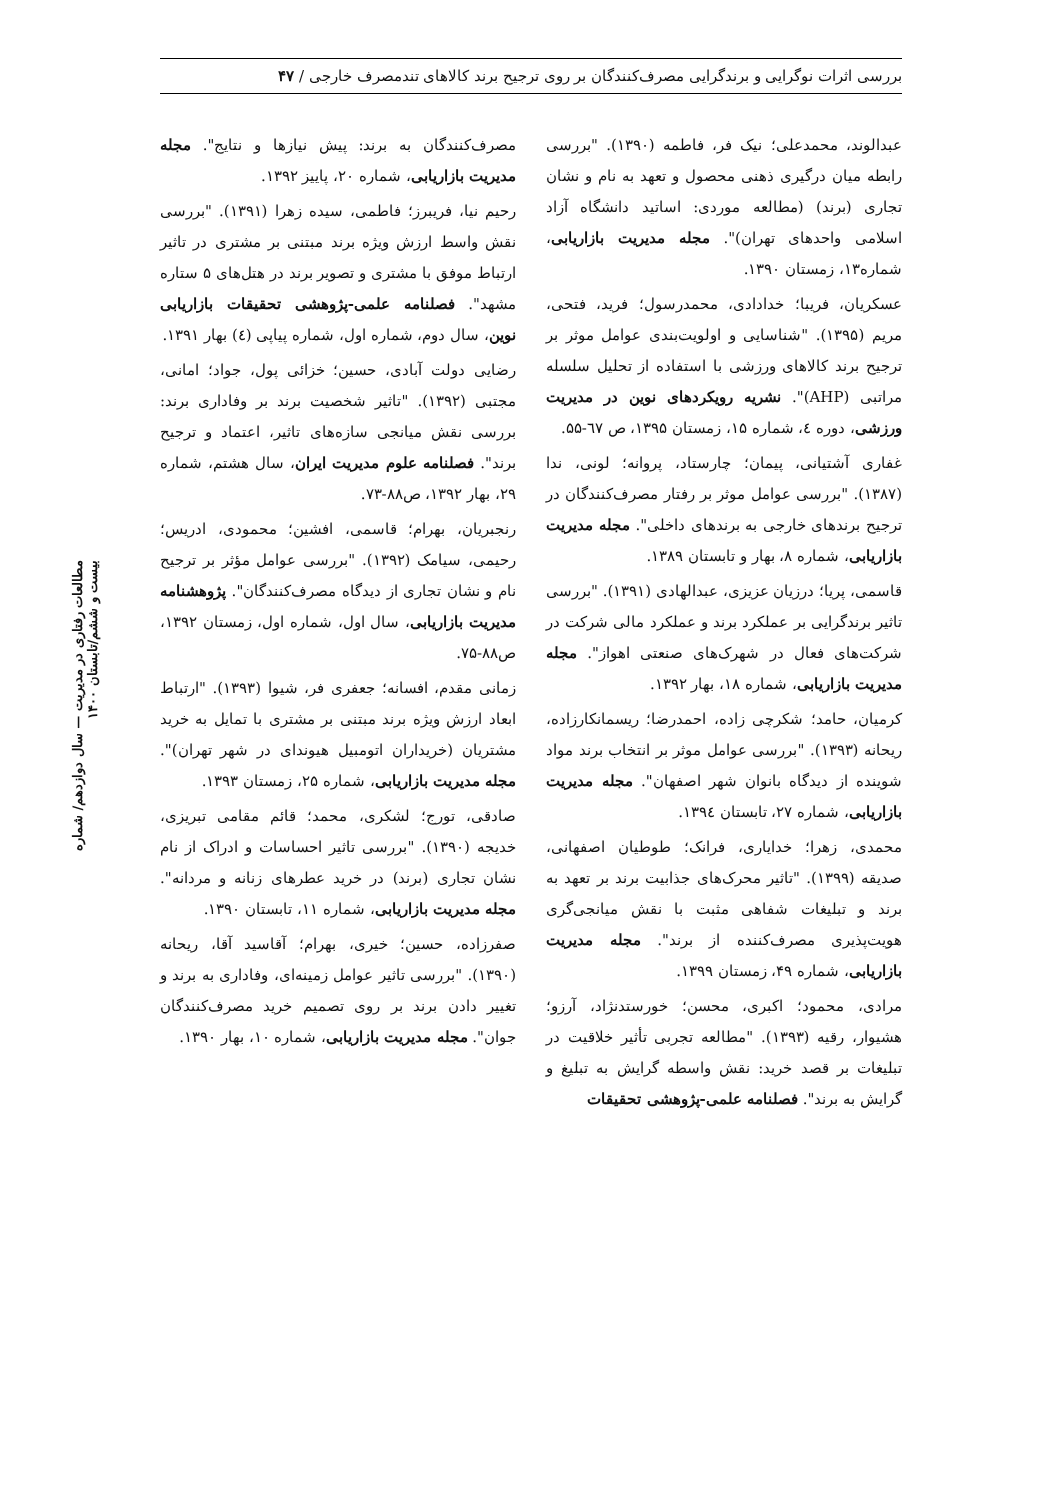بررسی اثرات نوگرایی و برندگرایی مصرف‌کنندگان بر روی ترجیح برند کالاهای تندمصرف خارجی / ۴۷
مطالعات رفتاری در مدیریت — سال دوازدهم/ شماره بیست و ششم/تابستان ۱۴۰۰
مصرف‌کنندگان به برند: پیش نیازها و نتایج". مجله مدیریت بازاریابی، شماره ۲۰، پاییز ۱۳۹۲.
رحیم نیا، فریبرز؛ فاطمی، سیده زهرا (۱۳۹۱). "بررسی نقش واسط ارزش ویژه برند مبتنی بر مشتری در تاثیر ارتباط موفق با مشتری و تصویر برند در هتل‌های ۵ ستاره مشهد". فصلنامه علمی-پژوهشی تحقیقات بازاریابی نوین، سال دوم، شماره اول، شماره پیاپی (٤) بهار ۱۳۹۱.
رضایی دولت آبادی، حسین؛ خزائی پول، جواد؛ امانی، مجتبی (۱۳۹۲). "تاثیر شخصیت برند بر وفاداری برند: بررسی نقش میانجی سازه‌های تاثیر، اعتماد و ترجیح برند". فصلنامه علوم مدیریت ایران، سال هشتم، شماره ۲۹، بهار ۱۳۹۲، ص۸۸-۷۳.
رنجبریان، بهرام؛ قاسمی، افشین؛ محمودی، ادریس؛ رحیمی، سیامک (۱۳۹۲). "بررسی عوامل مؤثر بر ترجیح نام و نشان تجاری از دیدگاه مصرف‌کنندگان". پژوهشنامه مدیریت بازاریابی، سال اول، شماره اول، زمستان ۱۳۹۲، ص۸۸-۷۵.
زمانی مقدم، افسانه؛ جعفری فر، شیوا (۱۳۹۳). "ارتباط ابعاد ارزش ویژه برند مبتنی بر مشتری با تمایل به خرید مشتریان (خریداران اتومبیل هیوندای در شهر تهران)". مجله مدیریت بازاریابی، شماره ۲۵، زمستان ۱۳۹۳.
صادقی، تورج؛ لشکری، محمد؛ قائم مقامی تبریزی، خدیجه (۱۳۹۰). "بررسی تاثیر احساسات و ادراک از نام نشان تجاری (برند) در خرید عطرهای زنانه و مردانه". مجله مدیریت بازاریابی، شماره ۱۱، تابستان ۱۳۹۰.
صفرزاده، حسین؛ خیری، بهرام؛ آقاسید آقا، ریحانه (۱۳۹۰). "بررسی تاثیر عوامل زمینه‌ای، وفاداری به برند و تغییر دادن برند بر روی تصمیم خرید مصرف‌کنندگان جوان". مجله مدیریت بازاریابی، شماره ۱۰، بهار ۱۳۹۰.
عبدالوند، محمدعلی؛ نیک فر، فاطمه (۱۳۹۰). "بررسی رابطه میان درگیری ذهنی محصول و تعهد به نام و نشان تجاری (برند) (مطالعه موردی: اساتید دانشگاه آزاد اسلامی واحدهای تهران)". مجله مدیریت بازاریابی، شماره۱۳، زمستان ۱۳۹۰.
عسکریان، فریبا؛ خدادادی، محمدرسول؛ فرید، فتحی، مریم (۱۳۹۵). "شناسایی و اولویت‌بندی عوامل موثر بر ترجیح برند کالاهای ورزشی با استفاده از تحلیل سلسله مراتبی (AHP)". نشریه رویکردهای نوین در مدیریت ورزشی، دوره ٤، شماره ۱۵، زمستان ۱۳۹۵، ص ٦۷-۵۵.
غفاری آشتیانی، پیمان؛ چارستاد، پروانه؛ لونی، ندا (۱۳۸۷). "بررسی عوامل موثر بر رفتار مصرف‌کنندگان در ترجیح برندهای خارجی به برندهای داخلی". مجله مدیریت بازاریابی، شماره ۸، بهار و تابستان ۱۳۸۹.
قاسمی، پریا؛ درزیان عزیزی، عبدالهادی (۱۳۹۱). "بررسی تاثیر برندگرایی بر عملکرد برند و عملکرد مالی شرکت در شرکت‌های فعال در شهرک‌های صنعتی اهواز". مجله مدیریت بازاریابی، شماره ۱۸، بهار ۱۳۹۲.
کرمیان، حامد؛ شکرچی زاده، احمدرضا؛ ریسمانکارزاده، ریحانه (۱۳۹۳). "بررسی عوامل موثر بر انتخاب برند مواد شوینده از دیدگاه بانوان شهر اصفهان". مجله مدیریت بازاریابی، شماره ۲۷، تابستان ۱۳۹٤.
محمدی، زهرا؛ خدایاری، فرانک؛ طوطیان اصفهانی، صدیقه (۱۳۹۹). "تاثیر محرک‌های جذابیت برند بر تعهد به برند و تبلیغات شفاهی مثبت با نقش میانجی‌گری هویت‌پذیری مصرف‌کننده از برند". مجله مدیریت بازاریابی، شماره ۴۹، زمستان ۱۳۹۹.
مرادی، محمود؛ اکبری، محسن؛ خورستدنژاد، آرزو؛ هشیوار، رقیه (۱۳۹۳). "مطالعه تجربی تأثیر خلاقیت در تبلیغات بر قصد خرید: نقش واسطه گرایش به تبلیغ و گرایش به برند". فصلنامه علمی-پژوهشی تحقیقات